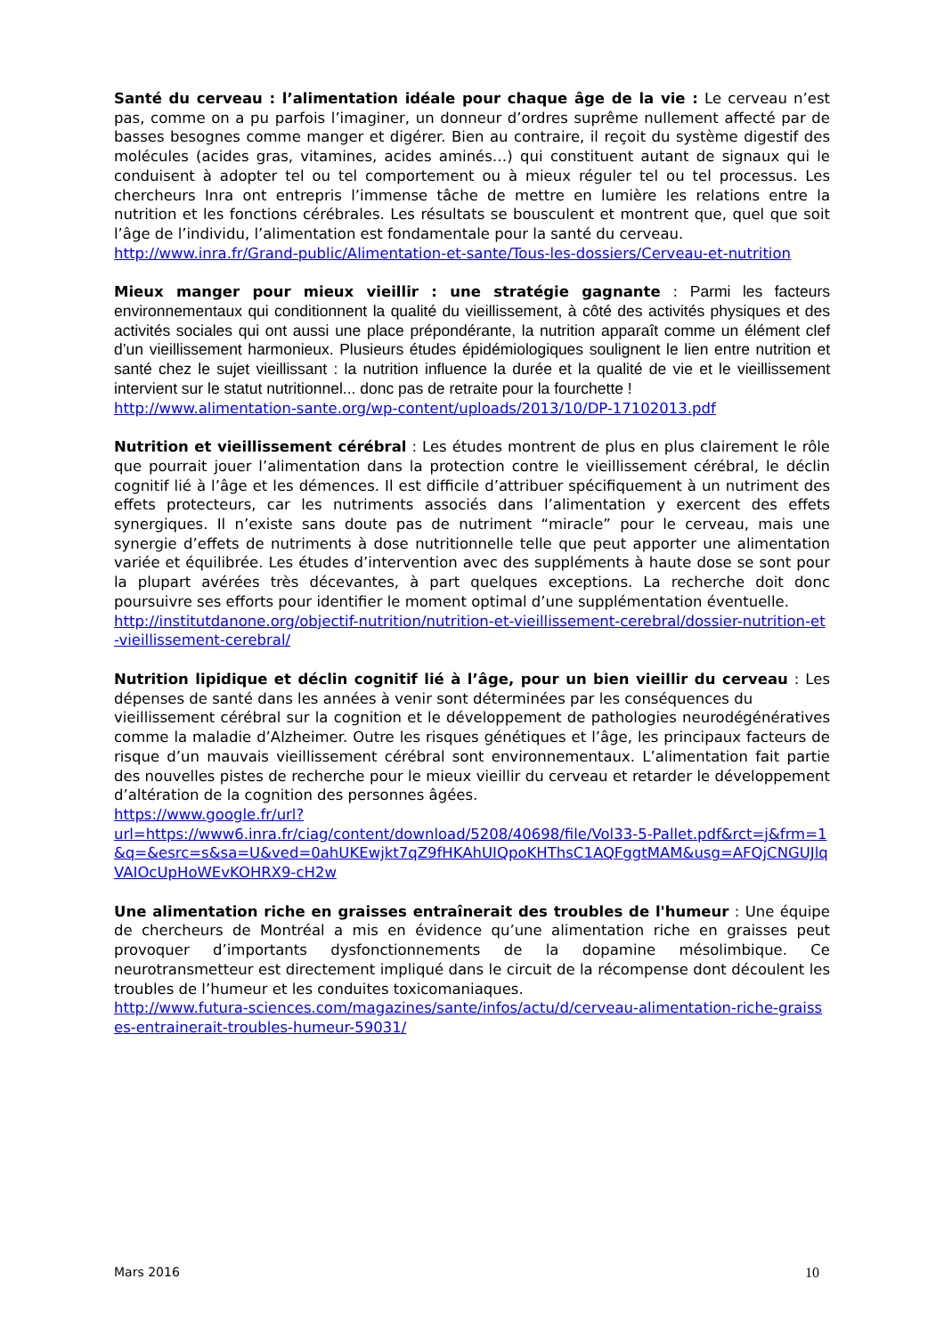Santé du cerveau : l’alimentation idéale pour chaque âge de la vie : Le cerveau n’est pas, comme on a pu parfois l’imaginer, un donneur d’ordres suprême nullement affecté par de basses besognes comme manger et digérer. Bien au contraire, il reçoit du système digestif des molécules (acides gras, vitamines, acides aminés…) qui constituent autant de signaux qui le conduisent à adopter tel ou tel comportement ou à mieux réguler tel ou tel processus. Les chercheurs Inra ont entrepris l’immense tâche de mettre en lumière les relations entre la nutrition et les fonctions cérébrales. Les résultats se bousculent et montrent que, quel que soit l’âge de l’individu, l’alimentation est fondamentale pour la santé du cerveau.
http://www.inra.fr/Grand-public/Alimentation-et-sante/Tous-les-dossiers/Cerveau-et-nutrition
Mieux manger pour mieux vieillir : une stratégie gagnante : Parmi les facteurs environnementaux qui conditionnent la qualité du vieillissement, à côté des activités physiques et des activités sociales qui ont aussi une place prépondérante, la nutrition apparaît comme un élément clef d’un vieillissement harmonieux. Plusieurs études épidémiologiques soulignent le lien entre nutrition et santé chez le sujet vieillissant : la nutrition influence la durée et la qualité de vie et le vieillissement intervient sur le statut nutritionnel... donc pas de retraite pour la fourchette !
http://www.alimentation-sante.org/wp-content/uploads/2013/10/DP-17102013.pdf
Nutrition et vieillissement cérébral : Les études montrent de plus en plus clairement le rôle que pourrait jouer l’alimentation dans la protection contre le vieillissement cérébral, le déclin cognitif lié à l’âge et les démences. Il est difficile d’attribuer spécifiquement à un nutriment des effets protecteurs, car les nutriments associés dans l’alimentation y exercent des effets synergiques. Il n’existe sans doute pas de nutriment “miracle” pour le cerveau, mais une synergie d’effets de nutriments à dose nutritionnelle telle que peut apporter une alimentation variée et équilibrée. Les études d’intervention avec des suppléments à haute dose se sont pour la plupart avérées très décevantes, à part quelques exceptions. La recherche doit donc poursuivre ses efforts pour identifier le moment optimal d’une supplémentation éventuelle.
http://institutdanone.org/objectif-nutrition/nutrition-et-vieillissement-cerebral/dossier-nutrition-et-vieillissement-cerebral/
Nutrition lipidique et déclin cognitif lié à l’âge, pour un bien vieillir du cerveau : Les dépenses de santé dans les années à venir sont déterminées par les conséquences du
vieillissement cérébral sur la cognition et le développement de pathologies neurodégénératives comme la maladie d’Alzheimer. Outre les risques génétiques et l’âge, les principaux facteurs de risque d’un mauvais vieillissement cérébral sont environnementaux. L’alimentation fait partie des nouvelles pistes de recherche pour le mieux vieillir du cerveau et retarder le développement d’altération de la cognition des personnes âgées.
https://www.google.fr/url?
url=https://www6.inra.fr/ciag/content/download/5208/40698/file/Vol33-5-Pallet.pdf&rct=j&frm=1&q=&esrc=s&sa=U&ved=0ahUKEwjkt7qZ9fHKAhUIQpoKHThsC1AQFggtMAM&usg=AFQjCNGUJlqVAIOcUpHoWEvKOHRX9-cH2w
Une alimentation riche en graisses entraînerait des troubles de l'humeur : Une équipe de chercheurs de Montréal a mis en évidence qu’une alimentation riche en graisses peut provoquer d’importants dysfonctionnements de la dopamine mésolimbique. Ce neurotransmetteur est directement impliqué dans le circuit de la récompense dont découlent les troubles de l’humeur et les conduites toxicomaniaques.
http://www.futura-sciences.com/magazines/sante/infos/actu/d/cerveau-alimentation-riche-graisses-entrainerait-troubles-humeur-59031/
Mars 2016 10